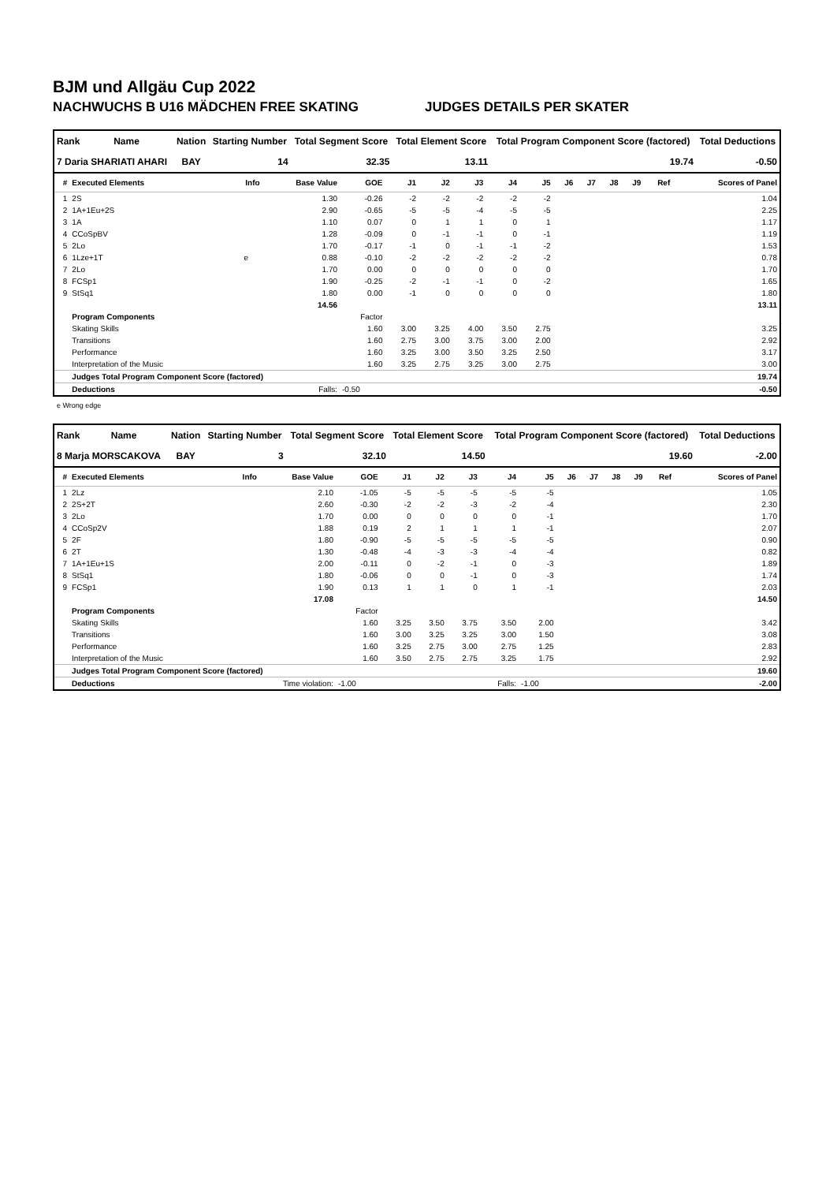BJM und Allgäu Cup 2022
NACHWUCHS B U16 MÄDCHEN FREE SKATING JUDGES DETAILS PER SKATER
| Rank | Name | Nation | Starting Number | Total Segment Score | Total Element Score | Total Program Component Score (factored) | Total Deductions |
| --- | --- | --- | --- | --- | --- | --- | --- |
| 7 Daria SHARIATI AHARI | | BAY | 14 | 32.35 | 13.11 | 19.74 | -0.50 |
| # | Executed Elements | Info | Base Value | GOE | J1 | J2 | J3 | J4 | J5 | J6 | J7 | J8 | J9 | Ref | Scores of Panel |
| --- | --- | --- | --- | --- | --- | --- | --- | --- | --- | --- | --- | --- | --- | --- | --- |
| 1 | 2S | | 1.30 | -0.26 | -2 | -2 | -2 | -2 | -2 | | | | | | 1.04 |
| 2 | 1A+1Eu+2S | | 2.90 | -0.65 | -5 | -5 | -4 | -5 | -5 | | | | | | 2.25 |
| 3 | 1A | | 1.10 | 0.07 | 0 | 1 | 1 | 0 | 1 | | | | | | 1.17 |
| 4 | CCoSpBV | | 1.28 | -0.09 | 0 | -1 | -1 | 0 | -1 | | | | | | 1.19 |
| 5 | 2Lo | | 1.70 | -0.17 | -1 | 0 | -1 | -1 | -2 | | | | | | 1.53 |
| 6 | 1Lze+1T | e | 0.88 | -0.10 | -2 | -2 | -2 | -2 | -2 | | | | | | 0.78 |
| 7 | 2Lo | | 1.70 | 0.00 | 0 | 0 | 0 | 0 | 0 | | | | | | 1.70 |
| 8 | FCSp1 | | 1.90 | -0.25 | -2 | -1 | -1 | 0 | -2 | | | | | | 1.65 |
| 9 | StSq1 | | 1.80 | 0.00 | -1 | 0 | 0 | 0 | 0 | | | | | | 1.80 |
| | | | 14.56 | | | | | | | | | | | | 13.11 |
| | Program Components | | | Factor | | | | | | | | | | | |
| | Skating Skills | | | 1.60 | 3.00 | 3.25 | 4.00 | 3.50 | 2.75 | | | | | | 3.25 |
| | Transitions | | | 1.60 | 2.75 | 3.00 | 3.75 | 3.00 | 2.00 | | | | | | 2.92 |
| | Performance | | | 1.60 | 3.25 | 3.00 | 3.50 | 3.25 | 2.50 | | | | | | 3.17 |
| | Interpretation of the Music | | | 1.60 | 3.25 | 2.75 | 3.25 | 3.00 | 2.75 | | | | | | 3.00 |
| | Judges Total Program Component Score (factored) | | | | | | | | | | | | | | 19.74 |
| | Deductions | Falls: | | -0.50 | | | | | | | | | | | -0.50 |
e Wrong edge
| Rank | Name | Nation | Starting Number | Total Segment Score | Total Element Score | Total Program Component Score (factored) | Total Deductions |
| --- | --- | --- | --- | --- | --- | --- | --- |
| 8 Marja MORSCAKOVA | | BAY | 3 | 32.10 | 14.50 | 19.60 | -2.00 |
| # | Executed Elements | Info | Base Value | GOE | J1 | J2 | J3 | J4 | J5 | J6 | J7 | J8 | J9 | Ref | Scores of Panel |
| --- | --- | --- | --- | --- | --- | --- | --- | --- | --- | --- | --- | --- | --- | --- | --- |
| 1 | 2Lz | | 2.10 | -1.05 | -5 | -5 | -5 | -5 | -5 | | | | | | 1.05 |
| 2 | 2S+2T | | 2.60 | -0.30 | -2 | -2 | -3 | -2 | -4 | | | | | | 2.30 |
| 3 | 2Lo | | 1.70 | 0.00 | 0 | 0 | 0 | 0 | -1 | | | | | | 1.70 |
| 4 | CCoSp2V | | 1.88 | 0.19 | 2 | 1 | 1 | 1 | -1 | | | | | | 2.07 |
| 5 | 2F | | 1.80 | -0.90 | -5 | -5 | -5 | -5 | -5 | | | | | | 0.90 |
| 6 | 2T | | 1.30 | -0.48 | -4 | -3 | -3 | -4 | -4 | | | | | | 0.82 |
| 7 | 1A+1Eu+1S | | 2.00 | -0.11 | 0 | -2 | -1 | 0 | -3 | | | | | | 1.89 |
| 8 | StSq1 | | 1.80 | -0.06 | 0 | 0 | -1 | 0 | -3 | | | | | | 1.74 |
| 9 | FCSp1 | | 1.90 | 0.13 | 1 | 1 | 0 | 1 | -1 | | | | | | 2.03 |
| | | | 17.08 | | | | | | | | | | | | 14.50 |
| | Program Components | | | Factor | | | | | | | | | | | |
| | Skating Skills | | | 1.60 | 3.25 | 3.50 | 3.75 | 3.50 | 2.00 | | | | | | 3.42 |
| | Transitions | | | 1.60 | 3.00 | 3.25 | 3.25 | 3.00 | 1.50 | | | | | | 3.08 |
| | Performance | | | 1.60 | 3.25 | 2.75 | 3.00 | 2.75 | 1.25 | | | | | | 2.83 |
| | Interpretation of the Music | | | 1.60 | 3.50 | 2.75 | 2.75 | 3.25 | 1.75 | | | | | | 2.92 |
| | Judges Total Program Component Score (factored) | | | | | | | | | | | | | | 19.60 |
| | Deductions | Time violation: | | -1.00 | | | | Falls: | -1.00 | | | | | | -2.00 |